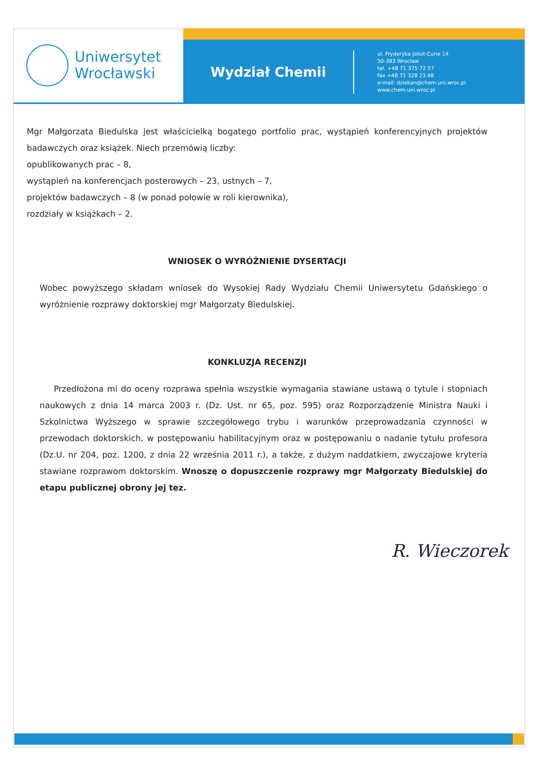Uniwersytet
Wrocławski
Wydział Chemii
ul. Fryderyka Joliot-Curie 14
50-383 Wrocław
tel. +48 71 375 72 57
fax +48 71 328 23 48
e-mail: dziekan@chem.uni.wroc.pl
www.chem.uni.wroc.pl
Mgr Małgorzata Biedulska jest właścicielką bogatego portfolio prac, wystąpień konferencyjnych projektów badawczych oraz książek. Niech przemówią liczby:
opublikowanych prac – 8,
wystąpień na konferencjach posterowych – 23, ustnych – 7,
projektów badawczych – 8 (w ponad połowie w roli kierownika),
rozdziały w książkach – 2.
WNIOSEK O WYRÓŻNIENIE DYSERTACJI
Wobec powyższego składam wniosek do Wysokiej Rady Wydziału Chemii Uniwersytetu Gdańskiego o wyróżnienie rozprawy doktorskiej mgr Małgorzaty Biedulskiej.
KONKLUZJA RECENZJI
Przedłożona mi do oceny rozprawa spełnia wszystkie wymagania stawiane ustawą o tytule i stopniach naukowych z dnia 14 marca 2003 r. (Dz. Ust. nr 65, poz. 595) oraz Rozporządzenie Ministra Nauki i Szkolnictwa Wyższego w sprawie szczegółowego trybu i warunków przeprowadzania czynności w przewodach doktorskich, w postępowaniu habilitacyjnym oraz w postępowaniu o nadanie tytułu profesora (Dz.U. nr 204, poz. 1200, z dnia 22 września 2011 r.), a także, z dużym naddatkiem, zwyczajowe kryteria stawiane rozprawom doktorskim. Wnoszę o dopuszczenie rozprawy mgr Małgorzaty Biedulskiej do etapu publicznej obrony jej tez.
R. Wieczorek